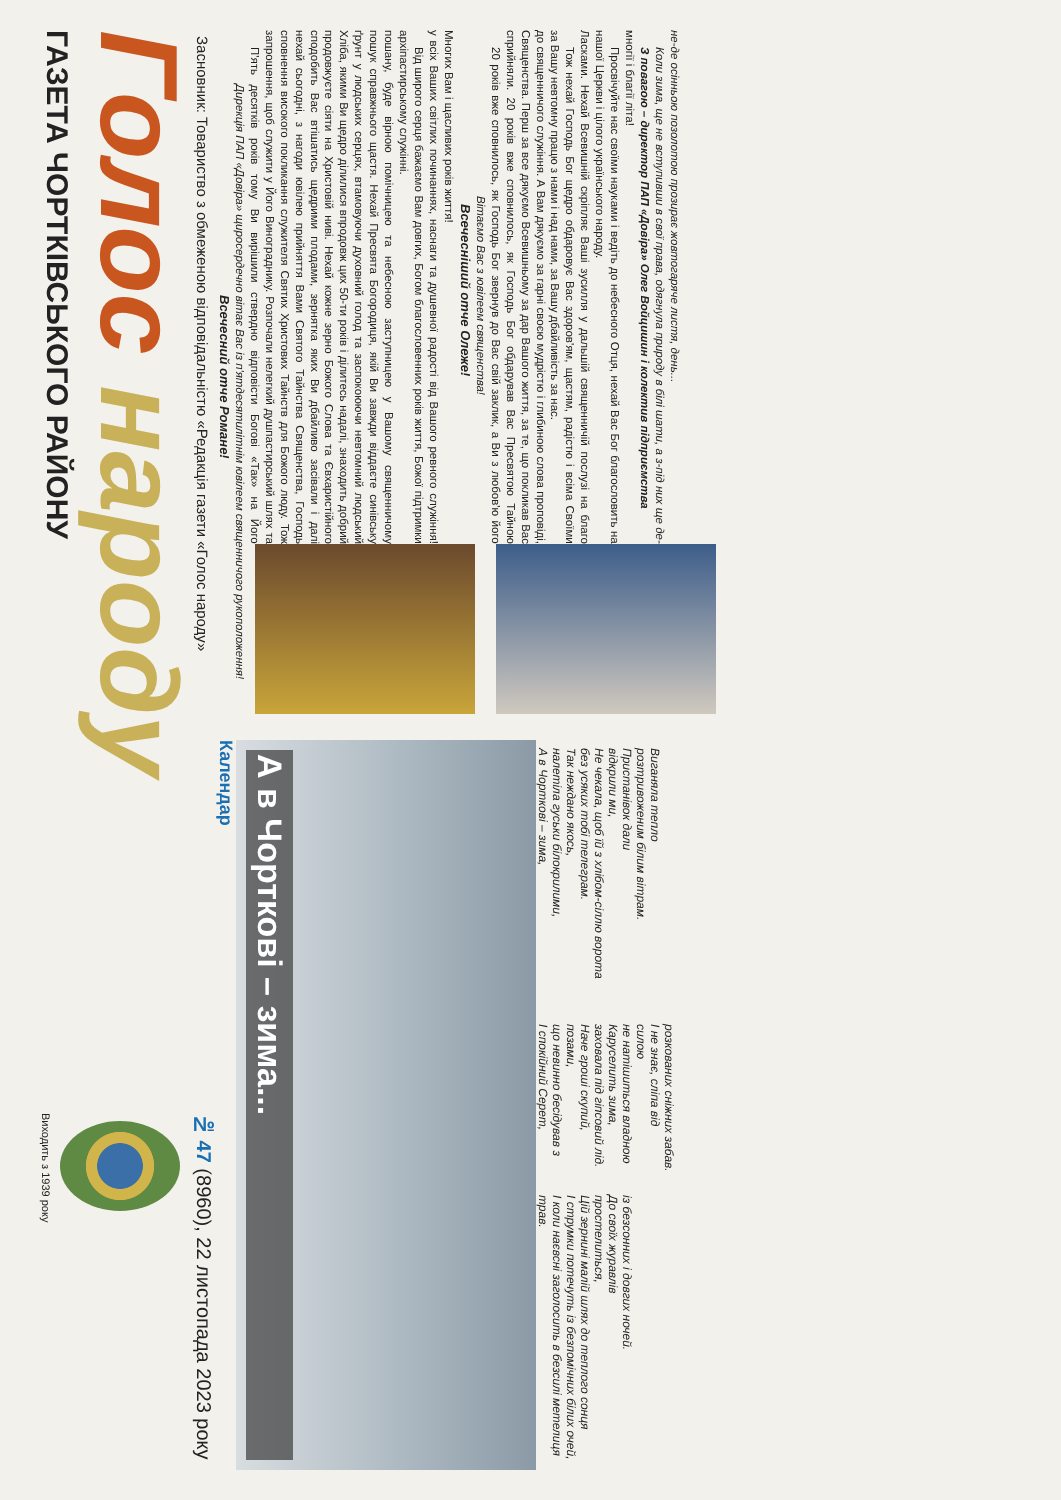ГАЗЕТА ЧОРТКІВСЬКОГО РАЙОНУ
Голос народу
Засновник: Товариство з обмеженою відповідальністю «Редакція газети «Голос народу»
Виходить з 1939 року
№ 47 (8960), 22 листопада 2023 року
Всечесний отче Романе!
Дирекція ПАП «Довіра» щиросердечно вітає Вас із п'ятдесятилітнім ювілеем священничого рукоположення!
П'ять десятків років тому Ви вирішили ствердно відповісти Богові «Так» на Його запрошення, щоб служити у Його Винограднику. Розпочали нелегкий душпастирський шлях та сповнення високого покликання служителя Святих Христових Тайнств для Божого люду. Тож нехай сьогодні, з нагоди ювілею прийняття Вами Святого Тайнства Священства, Господь сподобить Вас втішатись щедрими плодами, зернятка яких Ви дбайливо засівали і далі продовжуєте сіяти на Христовій ниві. Нехай кожне зерно Божого Слова та Євхаристійного Хліба, якими Ви щедро ділилися впродовж цих 50-ти років і ділитесь надалі, знаходить добрий ґрунт у людських серцях, втамовуючи духовний голод та заспокоюючи невтомний людський пошук справжнього щастя. Нехай Пресвята Богородиця, якій Ви завжди віддаєте синівську пошану, буде вірною помічницею та небесною заступницею у Вашому священничому архіпастирському служінні.
Від широго серця бажаємо Вам довгих, Богом благословенних років життя, Божої підтримки у всіх Ваших світлих починаннях, наснаги та душевної радості від Вашого ревного служіння! Многих Вам і щасливих років життя!
Всечесніший отче Олеже!
Вітаємо Вас з ювілеем священства!
20 років вже сповнилось, як Господь Бог звернув до Вас свій заклик, а Ви з любов'ю його сприйняли. 20 років вже сповнилось, як Господь Бог обдарував Вас Пресвятою Тайною Священства. Перш за все дякуємо Всевишньому за дар Вашого життя, за те, що покликав Вас до священничого служіння. А Вам дякуємо за гарні своєю мудрістю і глибиною слова проповіді, за Вашу невтомну працю з нами і над нами, за Вашу дбайливість за нас.
Тож нехай Господь Бог щедро обдаровує Вас здоров'ям, щастям, радістю і всіма Своїми Ласками. Нехай Всевишній скріпляє Ваші зусилля у дальшій священничій послузі на благо нашої Церкви і цілого українського народу.
Просвічуйте нас своїми науками і ведіть до небесного Отця, нехай Вас Бог благословить на многії і благії літа!
З повагою – директор ПАП «Довіра» Олег Войцишин і колектив підприємства
Коли зима, ще не вступивши в свої права, одягнула природу в білі шати, а з-під них ще де-не-де осінньою позолотою прозирає жовтогаряче листя, день...
Календар
А в Чорткові – зима...
А в Чорткові – зима,
налетіла гуськи білокрилими,
Так нежданo якось,
без усяких тобі телеграм.
Не чекала, щоб їй з хлібом-сіллю ворота відкрили ми,
Пристанівок дали
розтривоженим білим вітрам.
Виганяла тепло
І спокійний Серет,
що невинно бесідував з позами,
Наче гроші скупий,
заховала під гіпсовий лід.
Каруселить зима,
не натішиться владною силою
І не знає, сліпа від
розкованих сніжних забав.
трав.
І коли наєвсні заголосить в безсилі метелиця
І струмки потечуть із безпомічних білих очей,
Цій зернині малій шлях до теплого сонця простелиться,
До своїх журавлів
із безсонних і довгих ночей.